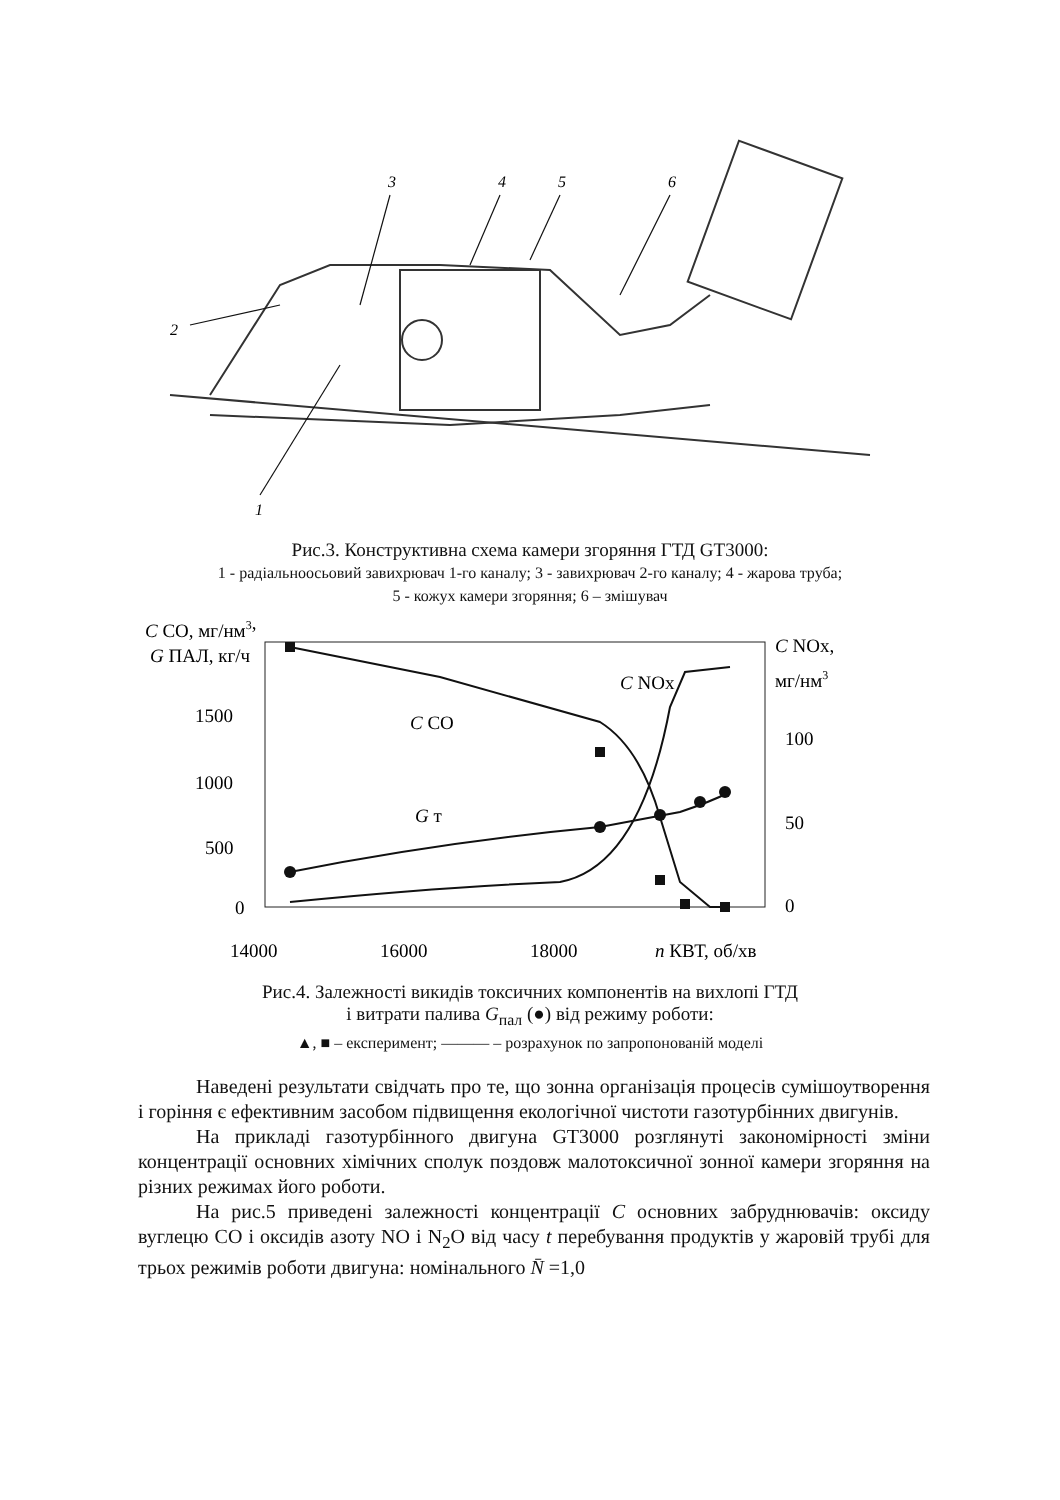3
4
5
6
2
1
Рис.3. Конструктивна схема камери згоряння ГТД GT3000:
1 - радіальноосьовий завихрювач 1-го каналу; 3 - завихрювач 2-го каналу; 4 - жарова труба;
5 - кожух камери згоряння; 6 – змішувач
C CO, мг/нм3,
G ПАЛ, кг/ч
1500
1000
500
0
C NOx,
мг/нм3
100
50
0
14000
16000
18000
n КВТ, об/хв
C CO
C NOx
G т
Рис.4. Залежності викидів токсичних компонентів на вихлопі ГТД
і витрати палива G<sub>пал</sub> (●) від режиму роботи:
▲, ■ – експеримент; ——— – розрахунок по запропонованій моделі
Наведені результати свідчать про те, що зонна організація процесів сумішоутворення і горіння є ефективним засобом підвищення екологічної чистоти газотурбінних двигунів.
На прикладі газотурбінного двигуна GT3000 розглянуті закономірності зміни концентрації основних хімічних сполук поздовж малотоксичної зонної камери згоряння на різних режимах його роботи.
На рис.5 приведені залежності концентрації C основних забруднювачів: оксиду вуглецю CO і оксидів азоту NO і N<sub>2</sub>O від часу t перебування продуктів у жаровій трубі для трьох режимів роботи двигуна: номінального N̄ =1,0